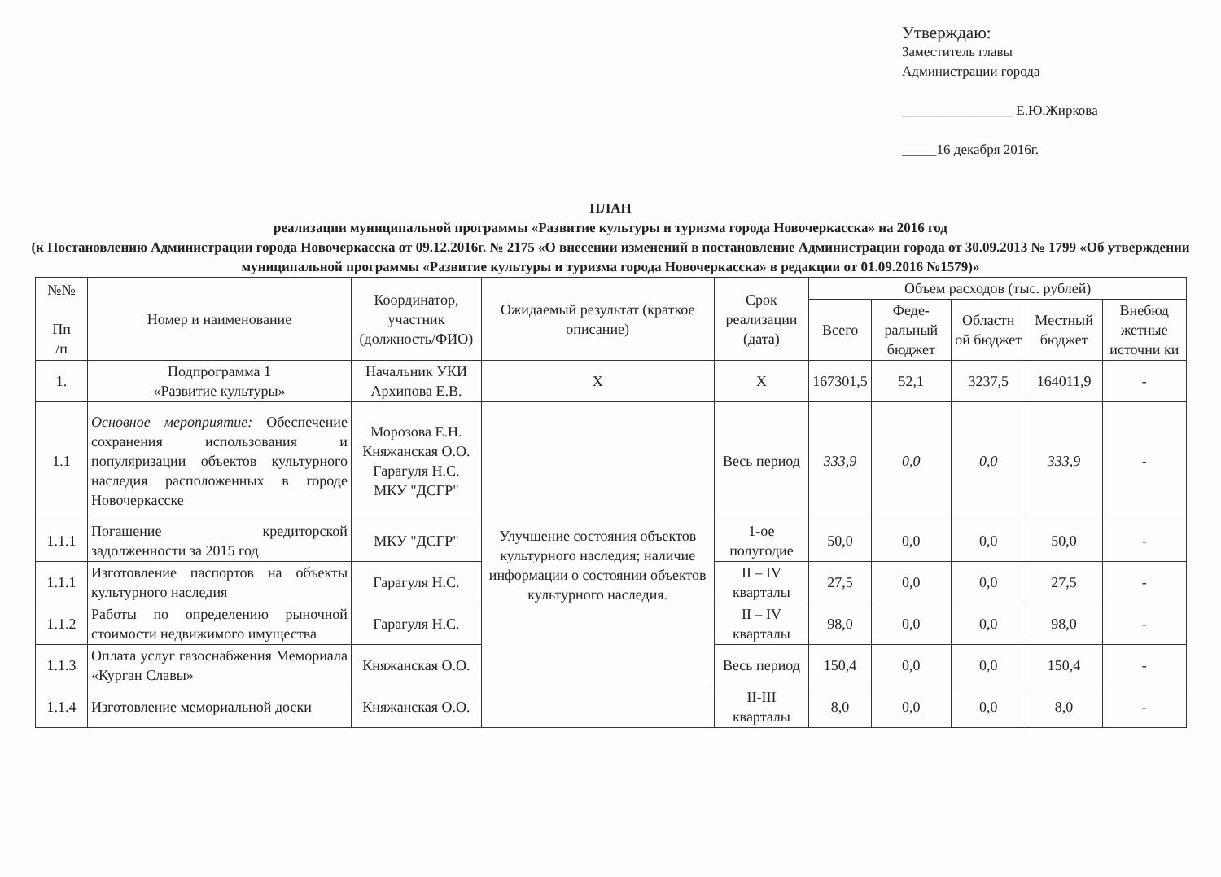Утверждаю:
Заместитель главы
Администрации города
________________ Е.Ю.Жиркова
_____16 декабря 2016г.
ПЛАН
реализации муниципальной программы «Развитие культуры и туризма города Новочеркасска» на 2016 год
(к Постановлению Администрации города Новочеркасска от 09.12.2016г. № 2175 «О внесении изменений в постановление Администрации города от 30.09.2013 № 1799 «Об утверждении муниципальной программы «Развитие культуры и туризма города Новочеркасска» в редакции от 01.09.2016 №1579)»
| №№ Пп /п | Номер и наименование | Координатор, участник (должность/ФИО) | Ожидаемый результат (краткое описание) | Срок реализации (дата) | Объем расходов (тыс. рублей) | | | | |
| --- | --- | --- | --- | --- | --- | --- | --- | --- | --- |
| | | | | | Всего | Феде-ральный бюджет | Областн ой бюджет | Местный бюджет | Внебюд жетные источни ки |
| 1. | Подпрограмма 1 «Развитие культуры» | Начальник УКИ Архипова Е.В. | Х | Х | 167301,5 | 52,1 | 3237,5 | 164011,9 | - |
| 1.1 | Основное мероприятие: Обеспечение сохранения использования и популяризации объектов культурного наследия расположенных в городе Новочеркасске | Морозова Е.Н. Княжанская О.О. Гарагуля Н.С. МКУ "ДСГР" | Улучшение состояния объектов культурного наследия; наличие информации о состоянии объектов культурного наследия. | Весь период | 333,9 | 0,0 | 0,0 | 333,9 | - |
| 1.1.1 | Погашение кредиторской задолженности за 2015 год | МКУ "ДСГР" | | 1-ое полугодие | 50,0 | 0,0 | 0,0 | 50,0 | - |
| 1.1.1 | Изготовление паспортов на объекты культурного наследия | Гарагуля Н.С. | | II – IV кварталы | 27,5 | 0,0 | 0,0 | 27,5 | - |
| 1.1.2 | Работы по определению рыночной стоимости недвижимого имущества | Гарагуля Н.С. | | II – IV кварталы | 98,0 | 0,0 | 0,0 | 98,0 | - |
| 1.1.3 | Оплата услуг газоснабжения Мемориала «Курган Славы» | Княжанская О.О. | | Весь период | 150,4 | 0,0 | 0,0 | 150,4 | - |
| 1.1.4 | Изготовление мемориальной доски | Княжанская О.О. | | II-III кварталы | 8,0 | 0,0 | 0,0 | 8,0 | - |